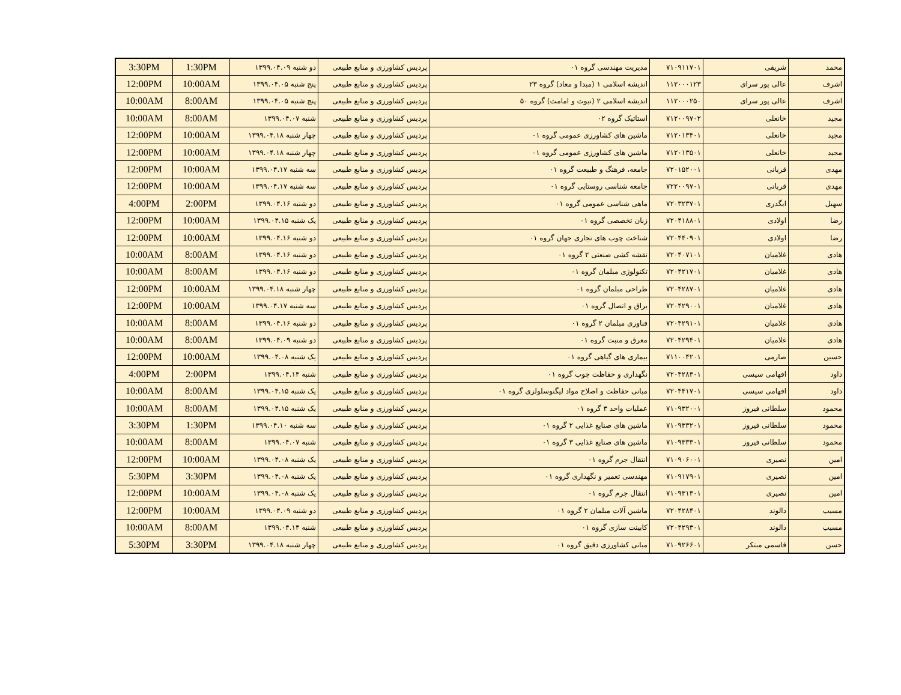| محمد | شریفی | ۷۱۰۹۱۱۷۰۱ | مدیریت مهندسی گروه ۰۱ | پردیس کشاورزی و منابع طبیعی | دو شنبه ۱۳۹۹.۰۴.۰۹ | 1:30PM | 3:30PM |
| اشرف | عالی پور سرای | ۱۱۲۰۰۰۱۲۳ | اندیشه اسلامی ۱ (مبدا و معاد) گروه ۲۳ | پردیس کشاورزی و منابع طبیعی | پنج شنبه ۱۳۹۹.۰۴.۰۵ | 10:00AM | 12:00PM |
| اشرف | عالی پور سرای | ۱۱۲۰۰۰۲۵۰ | اندیشه اسلامی ۲ (نبوت و امامت) گروه ۵۰ | پردیس کشاورزی و منابع طبیعی | پنج شنبه ۱۳۹۹.۰۴.۰۵ | 8:00AM | 10:00AM |
| مجید | خانعلی | ۷۱۲۰۰۹۷۰۲ | استاتیک گروه ۰۲ | پردیس کشاورزی و منابع طبیعی | شنبه ۱۳۹۹.۰۴.۰۷ | 8:00AM | 10:00AM |
| مجید | خانعلی | ۷۱۲۰۱۳۴۰۱ | ماشین های کشاورزی عمومی گروه ۰۱ | پردیس کشاورزی و منابع طبیعی | چهار شنبه ۱۳۹۹.۰۴.۱۸ | 10:00AM | 12:00PM |
| مجید | خانعلی | ۷۱۲۰۱۳۵۰۱ | ماشین های کشاورزی عمومی گروه ۰۱ | پردیس کشاورزی و منابع طبیعی | چهار شنبه ۱۳۹۹.۰۴.۱۸ | 10:00AM | 12:00PM |
| مهدی | قربانی | ۷۲۰۱۵۲۰۰۱ | جامعه، فرهنگ و طبیعت گروه ۰۱ | پردیس کشاورزی و منابع طبیعی | سه شنبه ۱۳۹۹.۰۴.۱۷ | 10:00AM | 12:00PM |
| مهدی | قربانی | ۷۲۲۰۰۹۷۰۱ | جامعه شناسی روستایی گروه ۰۱ | پردیس کشاورزی و منابع طبیعی | سه شنبه ۱۳۹۹.۰۴.۱۷ | 10:00AM | 12:00PM |
| سهیل | ایگدری | ۷۲۰۳۲۳۷۰۱ | ماهی شناسی عمومی گروه ۰۱ | پردیس کشاورزی و منابع طبیعی | دو شنبه ۱۳۹۹.۰۴.۱۶ | 2:00PM | 4:00PM |
| رضا | اولادی | ۷۲۰۴۱۸۸۰۱ | زبان تخصصی گروه ۰۱ | پردیس کشاورزی و منابع طبیعی | یک شنبه ۱۳۹۹.۰۴.۱۵ | 10:00AM | 12:00PM |
| رضا | اولادی | ۷۲۰۴۴۰۹۰۱ | شناخت چوب های تجاری جهان گروه ۰۱ | پردیس کشاورزی و منابع طبیعی | دو شنبه ۱۳۹۹.۰۴.۱۶ | 10:00AM | 12:00PM |
| هادی | غلامیان | ۷۲۰۴۰۷۱۰۱ | نقشه کشی صنعتی ۲ گروه ۰۱ | پردیس کشاورزی و منابع طبیعی | دو شنبه ۱۳۹۹.۰۴.۱۶ | 8:00AM | 10:00AM |
| هادی | غلامیان | ۷۲۰۴۲۱۷۰۱ | تکنولوژی مبلمان گروه ۰۱ | پردیس کشاورزی و منابع طبیعی | دو شنبه ۱۳۹۹.۰۴.۱۶ | 8:00AM | 10:00AM |
| هادی | غلامیان | ۷۲۰۴۲۸۷۰۱ | طراحی مبلمان گروه ۰۱ | پردیس کشاورزی و منابع طبیعی | چهار شنبه ۱۳۹۹.۰۴.۱۸ | 10:00AM | 12:00PM |
| هادی | غلامیان | ۷۲۰۴۲۹۰۰۱ | یراق و اتصال گروه ۰۱ | پردیس کشاورزی و منابع طبیعی | سه شنبه ۱۳۹۹.۰۴.۱۷ | 10:00AM | 12:00PM |
| هادی | غلامیان | ۷۲۰۴۲۹۱۰۱ | فناوری مبلمان ۲ گروه ۰۱ | پردیس کشاورزی و منابع طبیعی | دو شنبه ۱۳۹۹.۰۴.۱۶ | 8:00AM | 10:00AM |
| هادی | غلامیان | ۷۲۰۴۲۹۴۰۱ | معرق و منبت گروه ۰۱ | پردیس کشاورزی و منابع طبیعی | دو شنبه ۱۳۹۹.۰۴.۰۹ | 8:00AM | 10:00AM |
| حسین | صارمی | ۷۱۱۰۰۴۲۰۱ | بیماری های گیاهی گروه ۰۱ | پردیس کشاورزی و منابع طبیعی | یک شنبه ۱۳۹۹.۰۴.۰۸ | 10:00AM | 12:00PM |
| داود | افهامی سیسی | ۷۲۰۴۲۸۳۰۱ | نگهداری و حفاظت چوب گروه ۰۱ | پردیس کشاورزی و منابع طبیعی | شنبه ۱۳۹۹.۰۴.۱۴ | 2:00PM | 4:00PM |
| داود | افهامی سیسی | ۷۲۰۴۴۱۷۰۱ | مبانی حفاظت و اصلاح مواد لیگنوسلولزی گروه ۰۱ | پردیس کشاورزی و منابع طبیعی | یک شنبه ۱۳۹۹.۰۴.۱۵ | 8:00AM | 10:00AM |
| محمود | سلطانی فیروز | ۷۱۰۹۳۲۰۰۱ | عملیات واحد ۳ گروه ۰۱ | پردیس کشاورزی و منابع طبیعی | یک شنبه ۱۳۹۹.۰۴.۱۵ | 8:00AM | 10:00AM |
| محمود | سلطانی فیروز | ۷۱۰۹۳۳۲۰۱ | ماشین های صنایع غذایی ۲ گروه ۰۱ | پردیس کشاورزی و منابع طبیعی | سه شنبه ۱۳۹۹.۰۴.۱۰ | 1:30PM | 3:30PM |
| محمود | سلطانی فیروز | ۷۱۰۹۳۳۳۰۱ | ماشین های صنایع غذایی ۳ گروه ۰۱ | پردیس کشاورزی و منابع طبیعی | شنبه ۱۳۹۹.۰۴.۰۷ | 8:00AM | 10:00AM |
| امین | نصیری | ۷۱۰۹۰۶۰۰۱ | انتقال جرم گروه ۰۱ | پردیس کشاورزی و منابع طبیعی | یک شنبه ۱۳۹۹.۰۴.۰۸ | 10:00AM | 12:00PM |
| امین | نصیری | ۷۱۰۹۱۷۹۰۱ | مهندسی تعمیر و نگهداری گروه ۰۱ | پردیس کشاورزی و منابع طبیعی | یک شنبه ۱۳۹۹.۰۴.۰۸ | 3:30PM | 5:30PM |
| امین | نصیری | ۷۱۰۹۳۱۳۰۱ | انتقال جرم گروه ۰۱ | پردیس کشاورزی و منابع طبیعی | یک شنبه ۱۳۹۹.۰۴.۰۸ | 10:00AM | 12:00PM |
| مسیب | دالوند | ۷۲۰۴۲۸۴۰۱ | ماشین آلات مبلمان ۲ گروه ۰۱ | پردیس کشاورزی و منابع طبیعی | دو شنبه ۱۳۹۹.۰۴.۰۹ | 10:00AM | 12:00PM |
| مسیب | دالوند | ۷۲۰۴۲۹۳۰۱ | کابینت سازی گروه ۰۱ | پردیس کشاورزی و منابع طبیعی | شنبه ۱۳۹۹.۰۴.۱۴ | 8:00AM | 10:00AM |
| حسن | قاسمی مبتکر | ۷۱۰۹۲۶۶۰۱ | مبانی کشاورزی دقیق گروه ۰۱ | پردیس کشاورزی و منابع طبیعی | چهار شنبه ۱۳۹۹.۰۴.۱۸ | 3:30PM | 5:30PM |